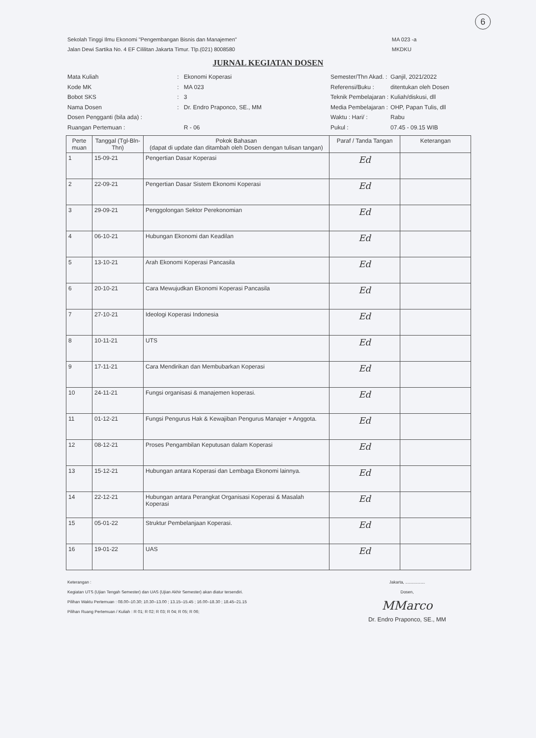6
Sekolah Tinggi Ilmu Ekonomi "Pengembangan Bisnis dan Manajemen"
Jalan Dewi Sartika No. 4 EF Cililitan Jakarta Timur. Tlp.(021) 8008580
MA 023 -a
MKDKU
JURNAL KEGIATAN DOSEN
| Mata Kuliah | : | Ekonomi Koperasi |
| Kode MK | : | MA 023 |
| Bobot SKS | : | 3 |
| Nama Dosen | : | Dr. Endro Praponco, SE., MM |
| Dosen Pengganti (bila ada) : | | |
| Ruangan Pertemuan : | | R - 06 |
| Semester/Thn Akad. : | Ganjil, 2021/2022 |
| Referensi/Buku : | ditentukan oleh Dosen |
| Teknik Pembelajaran : | Kuliah/diskusi, dll |
| Media Pembelajaran : | OHP, Papan Tulis, dll |
| Waktu : Hari/ : | Rabu |
| Pukul : | 07.45 - 09.15 WIB |
| Perte muan | Tanggal (Tgl-Bln-Thn) | Pokok Bahasan (dapat di update dan ditambah oleh Dosen dengan tulisan tangan) | Paraf / Tanda Tangan | Keterangan |
| --- | --- | --- | --- | --- |
| 1 | 15-09-21 | Pengertian Dasar Koperasi | Ed | |
| 2 | 22-09-21 | Pengertian Dasar Sistem Ekonomi Koperasi | Ed | |
| 3 | 29-09-21 | Penggolongan Sektor Perekonomian | Ed | |
| 4 | 06-10-21 | Hubungan Ekonomi dan Keadilan | Ed | |
| 5 | 13-10-21 | Arah Ekonomi Koperasi Pancasila | Ed | |
| 6 | 20-10-21 | Cara Mewujudkan Ekonomi Koperasi Pancasila | Ed | |
| 7 | 27-10-21 | Ideologi Koperasi Indonesia | Ed | |
| 8 | 10-11-21 | UTS | Ed | |
| 9 | 17-11-21 | Cara Mendirikan dan Membubarkan Koperasi | Ed | |
| 10 | 24-11-21 | Fungsi organisasi & manajemen koperasi. | Ed | |
| 11 | 01-12-21 | Fungsi Pengurus Hak & Kewajiban Pengurus Manajer + Anggota. | Ed | |
| 12 | 08-12-21 | Proses Pengambilan Keputusan dalam Koperasi | Ed | |
| 13 | 15-12-21 | Hubungan antara Koperasi dan Lembaga Ekonomi lainnya. | Ed | |
| 14 | 22-12-21 | Hubungan antara Perangkat Organisasi Koperasi & Masalah Koperasi | Ed | |
| 15 | 05-01-22 | Struktur Pembelanjaan Koperasi. | Ed | |
| 16 | 19-01-22 | UAS | Ed | |
Keterangan :
Kegiatan UTS (Ujian Tengah Semester) dan UAS (Ujian Akhir Semester) akan diatur tersendiri.
Pilihan Waktu Pertemuan : 08.00–10.30; 10.30–13.00 ; 13.15–15.45 ; 16.00–18.30 ; 18.45–21.15
Pilihan Ruang Pertemuan / Kuliah : R 01; R 02; R 03; R 04; R 05; R 06;
Jakarta, .................
Dosen,
MMarco
Dr. Endro Praponco, SE., MM